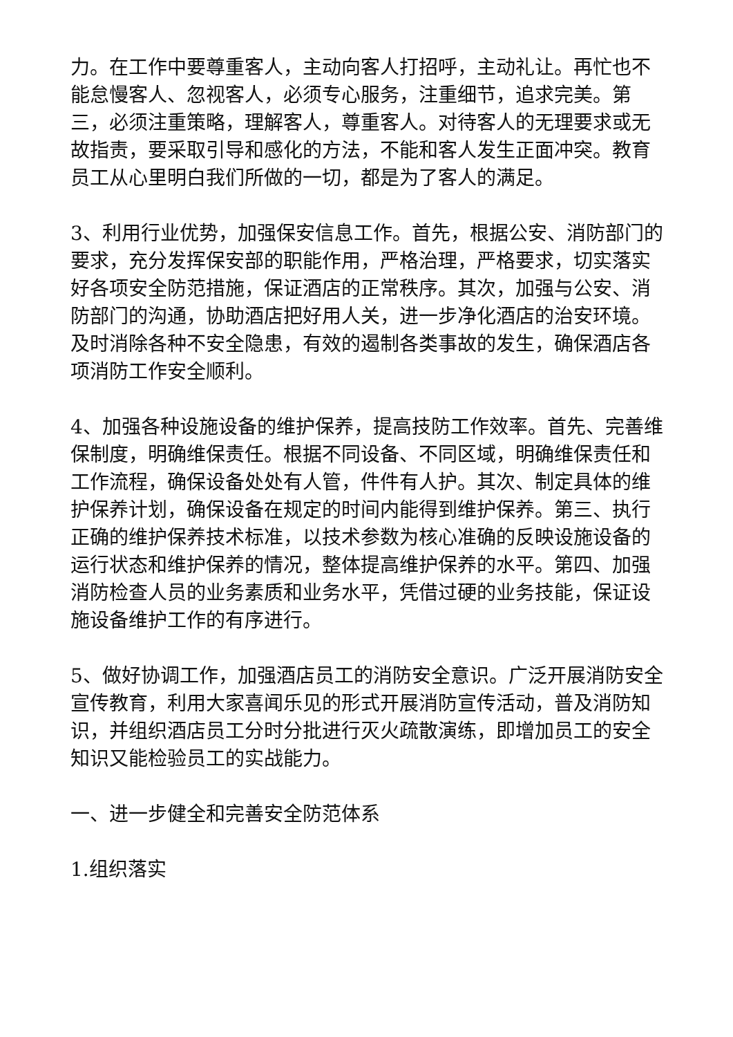力。在工作中要尊重客人，主动向客人打招呼，主动礼让。再忙也不能怠慢客人、忽视客人，必须专心服务，注重细节，追求完美。第三，必须注重策略，理解客人，尊重客人。对待客人的无理要求或无故指责，要采取引导和感化的方法，不能和客人发生正面冲突。教育员工从心里明白我们所做的一切，都是为了客人的满足。
3、利用行业优势，加强保安信息工作。首先，根据公安、消防部门的要求，充分发挥保安部的职能作用，严格治理，严格要求，切实落实好各项安全防范措施，保证酒店的正常秩序。其次，加强与公安、消防部门的沟通，协助酒店把好用人关，进一步净化酒店的治安环境。及时消除各种不安全隐患，有效的遏制各类事故的发生，确保酒店各项消防工作安全顺利。
4、加强各种设施设备的维护保养，提高技防工作效率。首先、完善维保制度，明确维保责任。根据不同设备、不同区域，明确维保责任和工作流程，确保设备处处有人管，件件有人护。其次、制定具体的维护保养计划，确保设备在规定的时间内能得到维护保养。第三、执行正确的维护保养技术标准，以技术参数为核心准确的反映设施设备的运行状态和维护保养的情况，整体提高维护保养的水平。第四、加强消防检查人员的业务素质和业务水平，凭借过硬的业务技能，保证设施设备维护工作的有序进行。
5、做好协调工作，加强酒店员工的消防安全意识。广泛开展消防安全宣传教育，利用大家喜闻乐见的形式开展消防宣传活动，普及消防知识，并组织酒店员工分时分批进行灭火疏散演练，即增加员工的安全知识又能检验员工的实战能力。
一、进一步健全和完善安全防范体系
1.组织落实